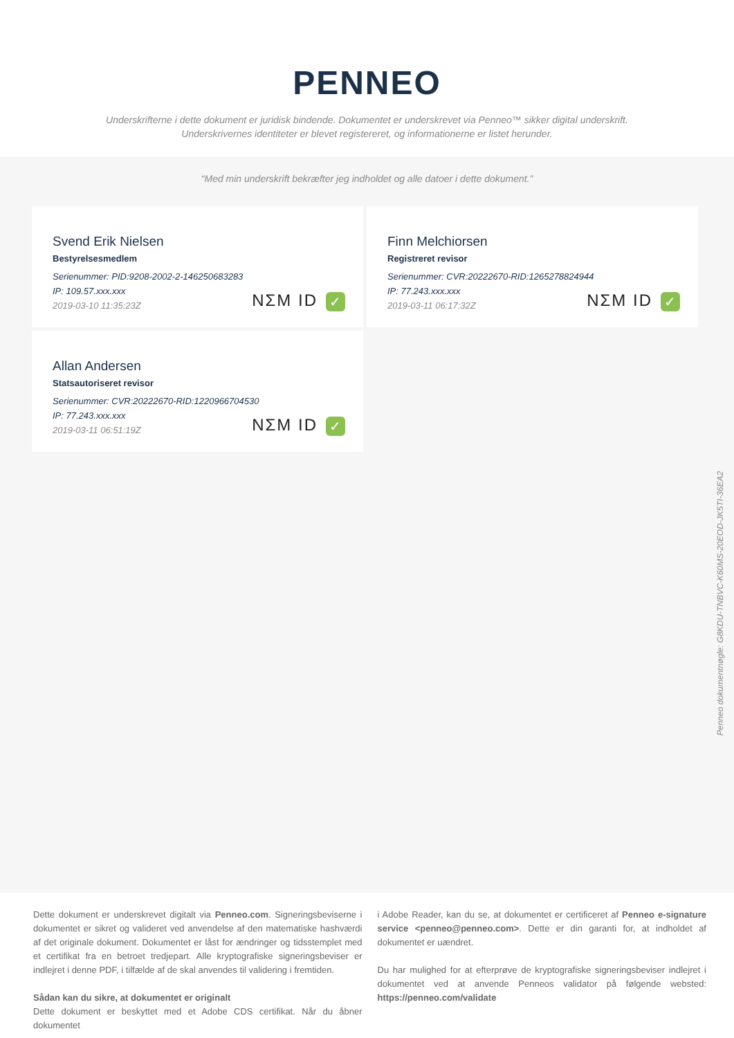PENNEO
Underskrifterne i dette dokument er juridisk bindende. Dokumentet er underskrevet via Penneo™ sikker digital underskrift.
Underskrivernes identiteter er blevet registereret, og informationerne er listet herunder.
“Med min underskrift bekræfter jeg indholdet og alle datoer i dette dokument.”
Svend Erik Nielsen
Bestyrelsesmedlem
Serienummer: PID:9208-2002-2-146250683283
IP: 109.57.xxx.xxx
2019-03-10 11:35:23Z
NΣM ID ✓
Finn Melchiorsen
Registreret revisor
Serienummer: CVR:20222670-RID:1265278824944
IP: 77.243.xxx.xxx
2019-03-11 06:17:32Z
NΣM ID ✓
Allan Andersen
Statsautoriseret revisor
Serienummer: CVR:20222670-RID:1220966704530
IP: 77.243.xxx.xxx
2019-03-11 06:51:19Z
NΣM ID ✓
Penneo dokumentnøgle: G8KDU-TNBVC-K60MS-20EOD-JK5TI-36EA2
Dette dokument er underskrevet digitalt via Penneo.com. Signeringsbeviserne i dokumentet er sikret og valideret ved anvendelse af den matematiske hashværdi af det originale dokument. Dokumentet er låst for ændringer og tidsstemplet med et certifikat fra en betroet tredjepart. Alle kryptografiske signeringsbeviser er indlejret i denne PDF, i tilfælde af de skal anvendes til validering i fremtiden.
Sådan kan du sikre, at dokumentet er originalt
Dette dokument er beskyttet med et Adobe CDS certifikat. Når du åbner dokumentet
i Adobe Reader, kan du se, at dokumentet er certificeret af Penneo e-signature service <penneo@penneo.com>. Dette er din garanti for, at indholdet af dokumentet er uændret.
Du har mulighed for at efterprøve de kryptografiske signeringsbeviser indlejret i dokumentet ved at anvende Penneos validator på følgende websted: https://penneo.com/validate